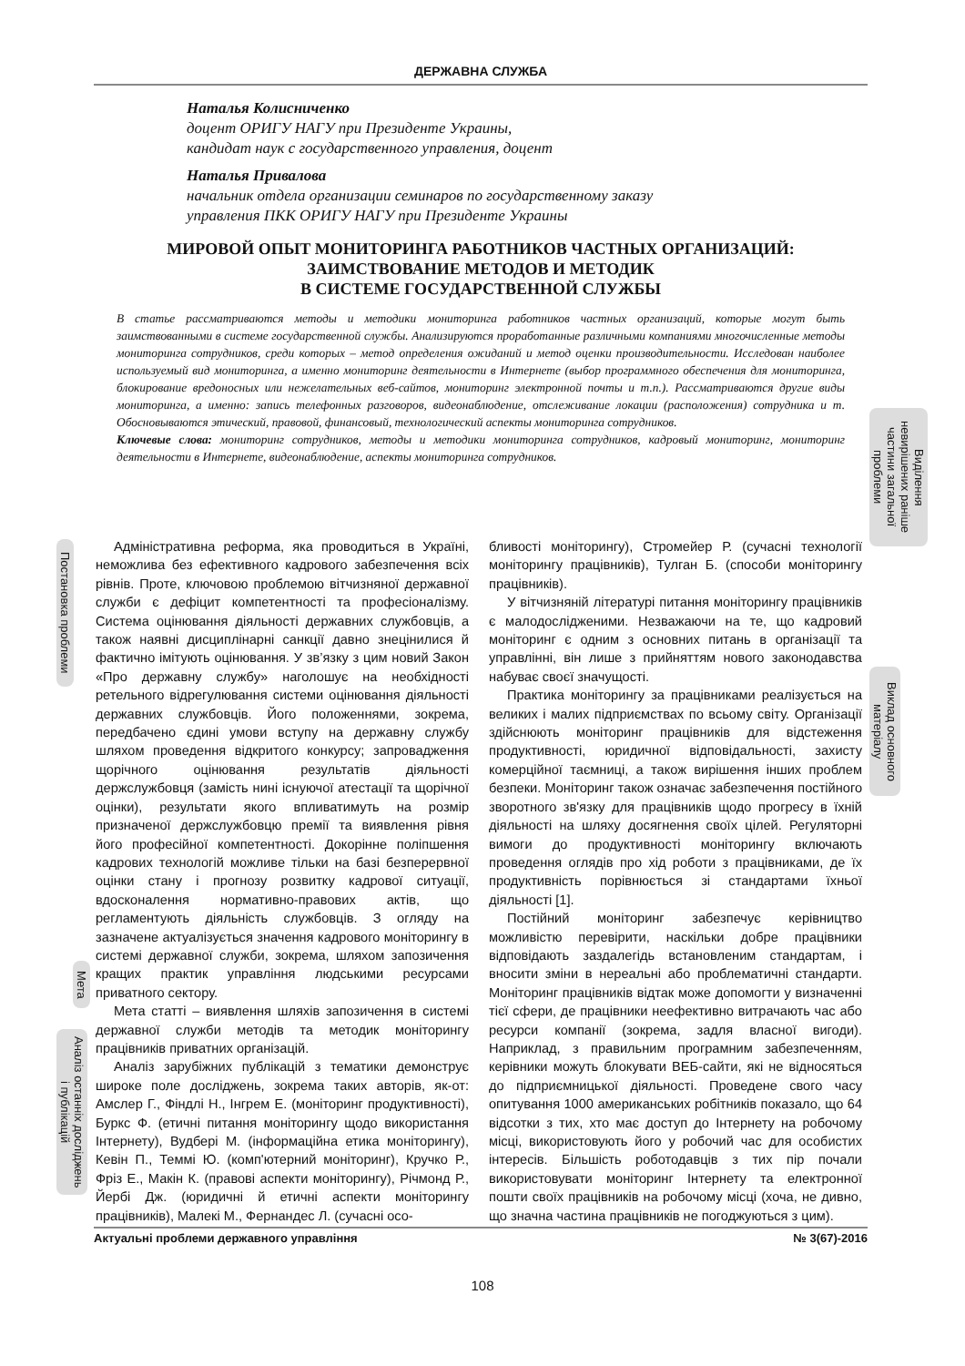ДЕРЖАВНА СЛУЖБА
Наталья Колисниченко
доцент ОРИГУ НАГУ при Президенте Украины,
кандидат наук с государственного управления, доцент
Наталья Привалова
начальник отдела организации семинаров по государственному заказу
управления ПКК ОРИГУ НАГУ при Президенте Украины
МИРОВОЙ ОПЫТ МОНИТОРИНГА РАБОТНИКОВ ЧАСТНЫХ ОРГАНИЗАЦИЙ:
ЗАИМСТВОВАНИЕ МЕТОДОВ И МЕТОДИК
В СИСТЕМЕ ГОСУДАРСТВЕННОЙ СЛУЖБЫ
В статье рассматриваются методы и методики мониторинга работников частных организаций, которые могут быть заимствованными в системе государственной службы. Анализируются проработанные различными компаниями многочисленные методы мониторинга сотрудников, среди которых – метод определения ожиданий и метод оценки производительности. Исследован наиболее используемый вид мониторинга, а именно мониторинг деятельности в Интернете (выбор программного обеспечения для мониторинга, блокирование вредоносных или нежелательных веб-сайтов, мониторинг электронной почты и т.п.). Рассматриваются другие виды мониторинга, а именно: запись телефонных разговоров, видеонаблюдение, отслеживание локации (расположения) сотрудника и т. Обосновываются этический, правовой, финансовый, технологический аспекты мониторинга сотрудников.
Ключевые слова: мониторинг сотрудников, методы и методики мониторинга сотрудников, кадровый мониторинг, мониторинг деятельности в Интернете, видеонаблюдение, аспекты мониторинга сотрудников.
Виділення невирішених раніше частини загальної проблеми
Виклад основного матеріалу
Постановка проблеми
Мета
Аналіз останніх досліджень і публікацій
Адміністративна реформа, яка проводиться в Україні, неможлива без ефективного кадрового забезпечення всіх рівнів. Проте, ключовою проблемою вітчизняної державної служби є дефіцит компетентності та професіоналізму. Система оцінювання діяльності державних службовців, а також наявні дисциплінарні санкції давно знецінилися й фактично імітують оцінювання. У зв’язку з цим новий Закон «Про державну службу» наголошує на необхідності ретельного відрегулювання системи оцінювання діяльності державних службовців. Його положеннями, зокрема, передбачено єдині умови вступу на державну службу шляхом проведення відкритого конкурсу; запровадження щорічного оцінювання результатів діяльності держслужбовця (замість нині існуючої атестації та щорічної оцінки), результати якого впливатимуть на розмір призначеної держслужбовцю премії та виявлення рівня його професійної компетентності. Докорінне поліпшення кадрових технологій можливе тільки на базі безперервної оцінки стану і прогнозу розвитку кадрової ситуації, вдосконалення нормативно-правових актів, що регламентують діяльність службовців. З огляду на зазначене актуалізується значення кадрового моніторингу в системі державної служби, зокрема, шляхом запозичення кращих практик управління людськими ресурсами приватного сектору.
Мета статті – виявлення шляхів запозичення в системі державної служби методів та методик моніторингу працівників приватних організацій.
Аналіз зарубіжних публікацій з тематики демонструє широке поле досліджень, зокрема таких авторів, як-от: Амслер Г., Фіндлі Н., Інгрем Е. (моніторинг продуктивності), Буркс Ф. (етичні питання моніторингу щодо використання Інтернету), Вудбері М. (інформаційна етика моніторингу), Кевін П., Теммі Ю. (комп'ютерний моніторинг), Кручко Р., Фріз Е., Макін К. (правові аспекти моніторингу), Річмонд Р., Йербі Дж. (юридичні й етичні аспекти моніторингу працівників), Малекі М., Фернандес Л. (сучасні осо-
бливості моніторингу), Стромейер Р. (сучасні технології моніторингу працівників), Тулган Б. (способи моніторингу працівників).
У вітчизняній літературі питання моніторингу працівників є малодослідженими. Незважаючи на те, що кадровий моніторинг є одним з основних питань в організації та управлінні, він лише з прийняттям нового законодавства набуває своєї значущості.
Практика моніторингу за працівниками реалізується на великих і малих підприємствах по всьому світу. Організації здійснюють моніторинг працівників для відстеження продуктивності, юридичної відповідальності, захисту комерційної таємниці, а також вирішення інших проблем безпеки. Моніторинг також означає забезпечення постійного зворотного зв'язку для працівників щодо прогресу в їхній діяльності на шляху досягнення своїх цілей. Регуляторні вимоги до продуктивності моніторингу включають проведення оглядів про хід роботи з працівниками, де їх продуктивність порівнюється зі стандартами їхньої діяльності [1].
Постійний моніторинг забезпечує керівництво можливістю перевірити, наскільки добре працівники відповідають заздалегідь встановленим стандартам, і вносити зміни в нереальні або проблематичні стандарти. Моніторинг працівників відтак може допомогти у визначенні тієї сфери, де працівники неефективно витрачають час або ресурси компанії (зокрема, задля власної вигоди). Наприклад, з правильним програмним забезпеченням, керівники можуть блокувати ВЕБ-сайти, які не відносяться до підприємницької діяльності. Проведене свого часу опитування 1000 американських робітників показало, що 64 відсотки з тих, хто має доступ до Інтернету на робочому місці, використовують його у робочий час для особистих інтересів. Більшість роботодавців з тих пір почали використовувати моніторинг Інтернету та електронної пошти своїх працівників на робочому місці (хоча, не дивно, що значна частина працівників не погоджуються з цим).
Актуальні проблеми державного управління № 3(67)-2016
108